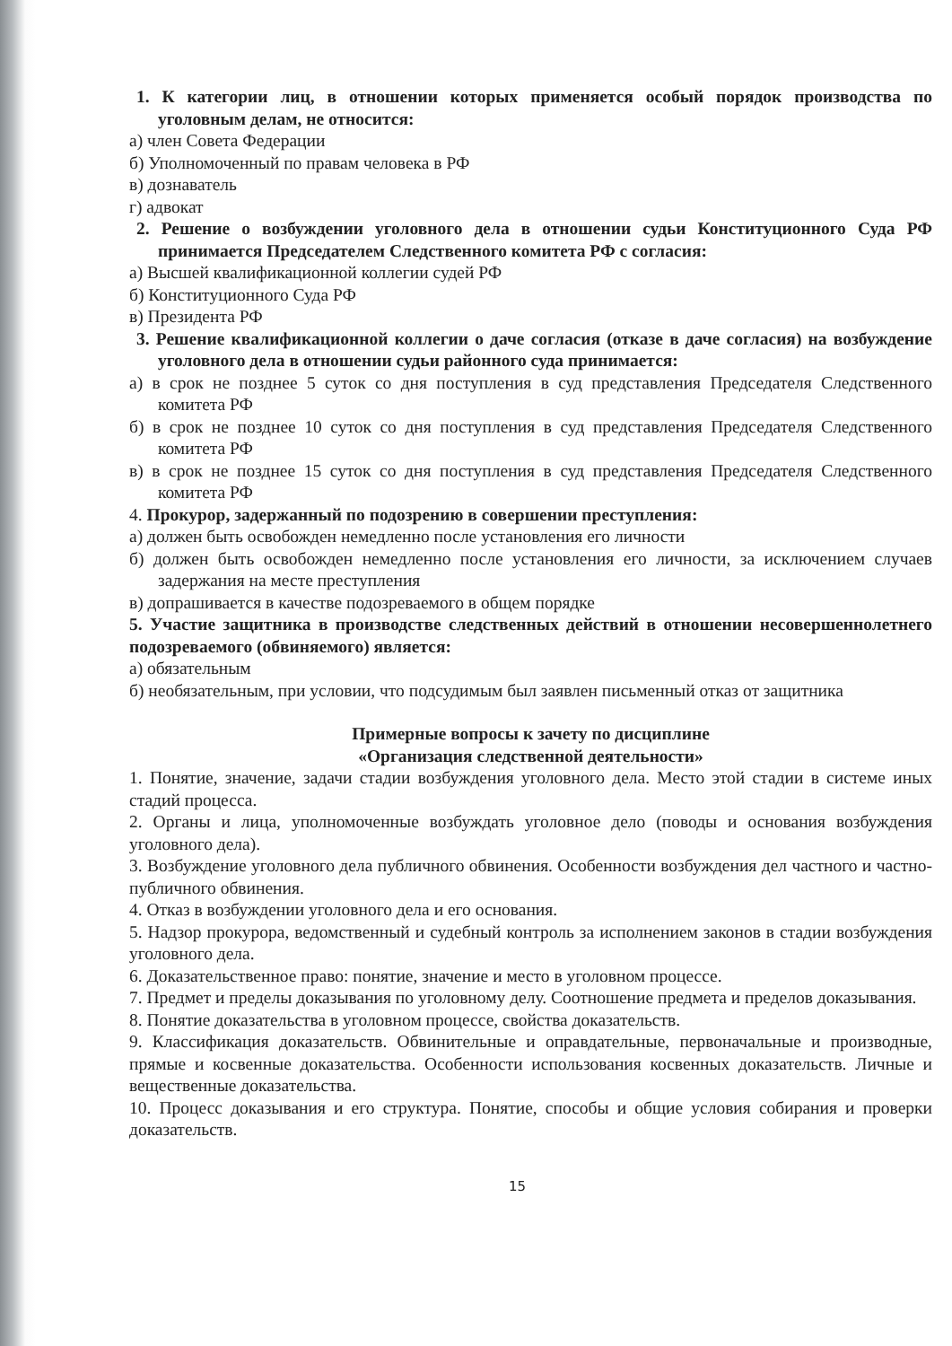1. К категории лиц, в отношении которых применяется особый порядок производства по уголовным делам, не относится:
а) член Совета Федерации
б) Уполномоченный по правам человека в РФ
в) дознаватель
г) адвокат
2. Решение о возбуждении уголовного дела в отношении судьи Конституционного Суда РФ принимается Председателем Следственного комитета РФ с согласия:
а) Высшей квалификационной коллегии судей РФ
б) Конституционного Суда РФ
в) Президента РФ
3. Решение квалификационной коллегии о даче согласия (отказе в даче согласия) на возбуждение уголовного дела в отношении судьи районного суда принимается:
а) в срок не позднее 5 суток со дня поступления в суд представления Председателя Следственного комитета РФ
б) в срок не позднее 10 суток со дня поступления в суд представления Председателя Следственного комитета РФ
в) в срок не позднее 15 суток со дня поступления в суд представления Председателя Следственного комитета РФ
4. Прокурор, задержанный по подозрению в совершении преступления:
а) должен быть освобожден немедленно после установления его личности
б) должен быть освобожден немедленно после установления его личности, за исключением случаев задержания на месте преступления
в) допрашивается в качестве подозреваемого в общем порядке
5. Участие защитника в производстве следственных действий в отношении несовершеннолетнего подозреваемого (обвиняемого) является:
а) обязательным
б) необязательным, при условии, что подсудимым был заявлен письменный отказ от защитника
Примерные вопросы к зачету по дисциплине
«Организация следственной деятельности»
1. Понятие, значение, задачи стадии возбуждения уголовного дела. Место этой стадии в системе иных стадий процесса.
2. Органы и лица, уполномоченные возбуждать уголовное дело (поводы и основания возбуждения уголовного дела).
3. Возбуждение уголовного дела публичного обвинения. Особенности возбуждения дел частного и частно-публичного обвинения.
4. Отказ в возбуждении уголовного дела и его основания.
5. Надзор прокурора, ведомственный и судебный контроль за исполнением законов в стадии возбуждения уголовного дела.
6. Доказательственное право: понятие, значение и место в уголовном процессе.
7. Предмет и пределы доказывания по уголовному делу. Соотношение предмета и пределов доказывания.
8. Понятие доказательства в уголовном процессе, свойства доказательств.
9. Классификация доказательств. Обвинительные и оправдательные, первоначальные и производные, прямые и косвенные доказательства. Особенности использования косвенных доказательств. Личные и вещественные доказательства.
10. Процесс доказывания и его структура. Понятие, способы и общие условия собирания и проверки доказательств.
15